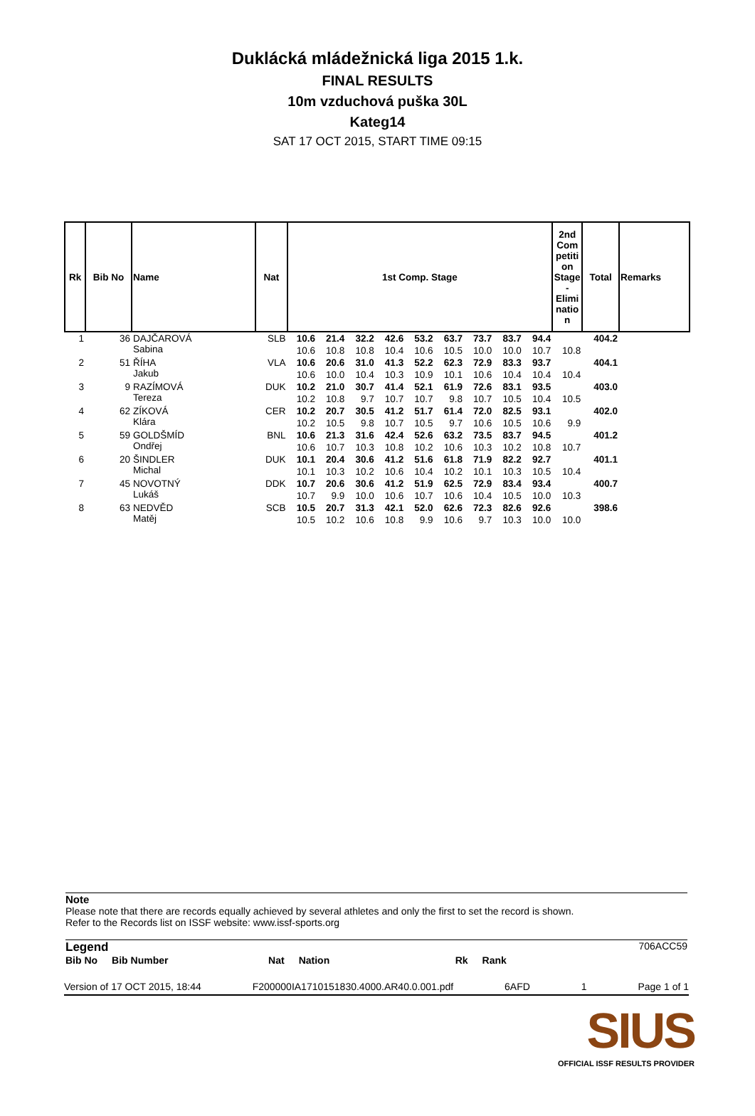Duklácká mládežnická liga 2015 1.k.
FINAL RESULTS
10m vzduchová puška 30L
Kateg14
SAT 17 OCT 2015, START TIME 09:15
| Rk | Bib No | Name | Nat | 1st Comp. Stage | | | | | | | | | 2nd Com petiti on Stage - Elimi natio n | Total | Remarks |
| --- | --- | --- | --- | --- | --- | --- | --- | --- | --- | --- | --- | --- | --- | --- | --- |
| 1 | 36 | DAJČAROVÁ Sabina | SLB | 10.6 | 21.4 | 32.2 | 42.6 | 53.2 | 63.7 | 73.7 | 83.7 | 94.4 | | 404.2 | |
| | | | | 10.6 | 10.8 | 10.8 | 10.4 | 10.6 | 10.5 | 10.0 | 10.0 | 10.7 | 10.8 | | |
| 2 | 51 | ŘÍHA Jakub | VLA | 10.6 | 20.6 | 31.0 | 41.3 | 52.2 | 62.3 | 72.9 | 83.3 | 93.7 | | 404.1 | |
| | | | | 10.6 | 10.0 | 10.4 | 10.3 | 10.9 | 10.1 | 10.6 | 10.4 | 10.4 | 10.4 | | |
| 3 | 9 | RAZÍMOVÁ Tereza | DUK | 10.2 | 21.0 | 30.7 | 41.4 | 52.1 | 61.9 | 72.6 | 83.1 | 93.5 | | 403.0 | |
| | | | | 10.2 | 10.8 | 9.7 | 10.7 | 10.7 | 9.8 | 10.7 | 10.5 | 10.4 | 10.5 | | |
| 4 | 62 | ZÍKOVÁ Klára | CER | 10.2 | 20.7 | 30.5 | 41.2 | 51.7 | 61.4 | 72.0 | 82.5 | 93.1 | | 402.0 | |
| | | | | 10.2 | 10.5 | 9.8 | 10.7 | 10.5 | 9.7 | 10.6 | 10.5 | 10.6 | 9.9 | | |
| 5 | 59 | GOLDŠMÍD Ondřej | BNL | 10.6 | 21.3 | 31.6 | 42.4 | 52.6 | 63.2 | 73.5 | 83.7 | 94.5 | | 401.2 | |
| | | | | 10.6 | 10.7 | 10.3 | 10.8 | 10.2 | 10.6 | 10.3 | 10.2 | 10.8 | 10.7 | | |
| 6 | 20 | ŠINDLER Michal | DUK | 10.1 | 20.4 | 30.6 | 41.2 | 51.6 | 61.8 | 71.9 | 82.2 | 92.7 | | 401.1 | |
| | | | | 10.1 | 10.3 | 10.2 | 10.6 | 10.4 | 10.2 | 10.1 | 10.3 | 10.5 | 10.4 | | |
| 7 | 45 | NOVOTNÝ Lukáš | DDK | 10.7 | 20.6 | 30.6 | 41.2 | 51.9 | 62.5 | 72.9 | 83.4 | 93.4 | | 400.7 | |
| | | | | 10.7 | 9.9 | 10.0 | 10.6 | 10.7 | 10.6 | 10.4 | 10.5 | 10.0 | 10.3 | | |
| 8 | 63 | NEDVĚD Matěj | SCB | 10.5 | 20.7 | 31.3 | 42.1 | 52.0 | 62.6 | 72.3 | 82.6 | 92.6 | | 398.6 | |
| | | | | 10.5 | 10.2 | 10.6 | 10.8 | 9.9 | 10.6 | 9.7 | 10.3 | 10.0 | 10.0 | | |
Note
Please note that there are records equally achieved by several athletes and only the first to set the record is shown.
Refer to the Records list on ISSF website: www.issf-sports.org
Legend 706ACC59
Bib No Bib Number Nat Nation Rk Rank
Version of 17 OCT 2015, 18:44 F200000IA1710151830.4000.AR40.0.001.pdf 6AFD 1 Page 1 of 1
SIUS
OFFICIAL ISSF RESULTS PROVIDER